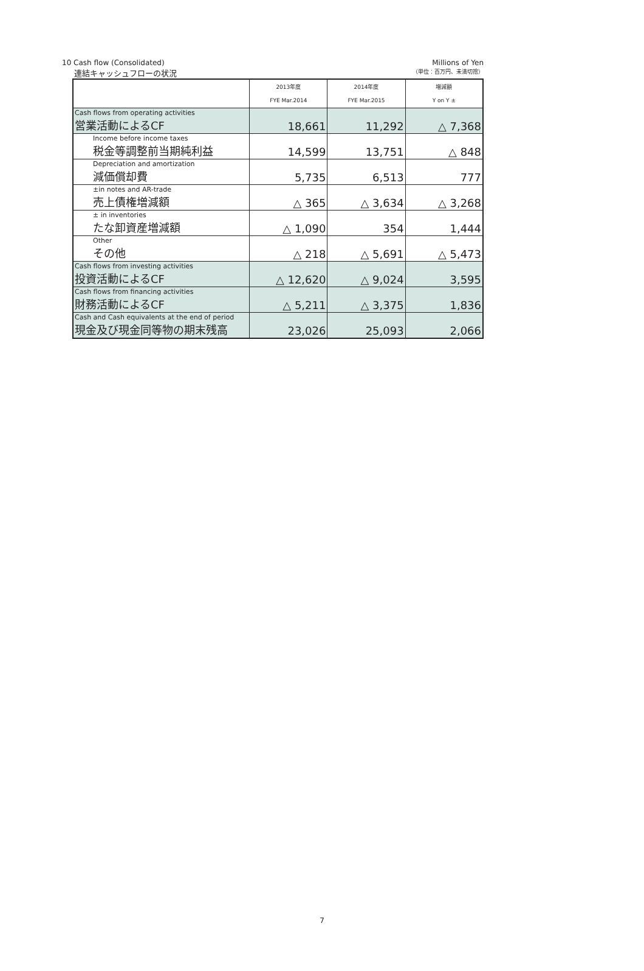Millions of Yen
（単位：百万円、未満切捨）
10 Cash flow (Consolidated)
連結キャッシュフローの状況
| | 2013年度 FYE Mar.2014 | 2014年度 FYE Mar.2015 | 増減額 Y on Y ± |
| --- | --- | --- | --- |
| Cash flows from operating activities 営業活動によるCF | 18,661 | 11,292 | △ 7,368 |
| Income before income taxes 税金等調整前当期純利益 | 14,599 | 13,751 | △ 848 |
| Depreciation and amortization 減価償却費 | 5,735 | 6,513 | 777 |
| ±in notes and AR-trade 売上債権増減額 | △ 365 | △ 3,634 | △ 3,268 |
| ± in inventories たな卸資産増減額 | △ 1,090 | 354 | 1,444 |
| Other その他 | △ 218 | △ 5,691 | △ 5,473 |
| Cash flows from investing activities 投資活動によるCF | △ 12,620 | △ 9,024 | 3,595 |
| Cash flows from financing activities 財務活動によるCF | △ 5,211 | △ 3,375 | 1,836 |
| Cash and Cash equivalents at the end of period 現金及び現金同等物の期末残高 | 23,026 | 25,093 | 2,066 |
7